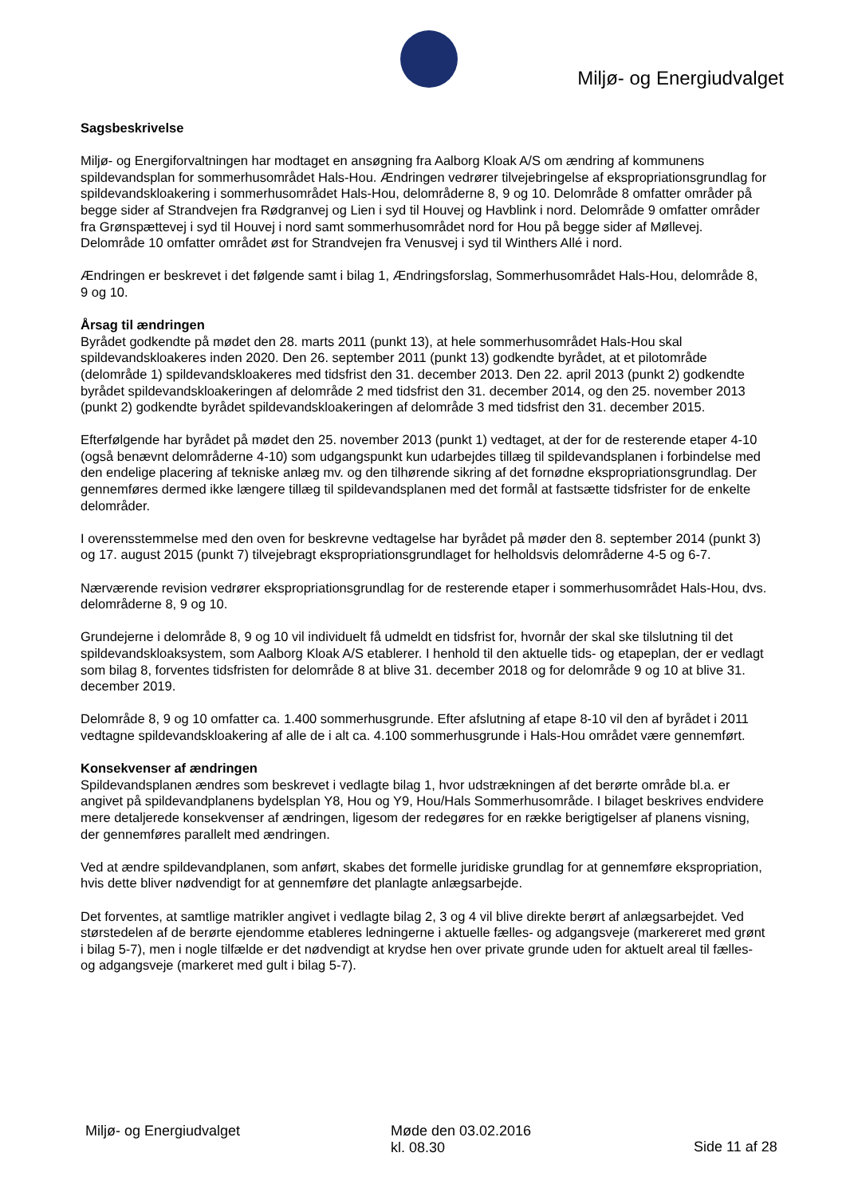Miljø- og Energiudvalget
Sagsbeskrivelse
Miljø- og Energiforvaltningen har modtaget en ansøgning fra Aalborg Kloak A/S om ændring af kommunens spildevandsplan for sommerhusområdet Hals-Hou. Ændringen vedrører tilvejebringelse af ekspropriationsgrundlag for spildevandskloakering i sommerhusområdet Hals-Hou, delområderne 8, 9 og 10. Delområde 8 omfatter områder på begge sider af Strandvejen fra Rødgranvej og Lien i syd til Houvej og Havblink i nord. Delområde 9 omfatter områder fra Grønspættevej i syd til Houvej i nord samt sommerhusområdet nord for Hou på begge sider af Møllevej. Delområde 10 omfatter området øst for Strandvejen fra Venusvej i syd til Winthers Allé i nord.
Ændringen er beskrevet i det følgende samt i bilag 1, Ændringsforslag, Sommerhusområdet Hals-Hou, delområde 8, 9 og 10.
Årsag til ændringen
Byrådet godkendte på mødet den 28. marts 2011 (punkt 13), at hele sommerhusområdet Hals-Hou skal spildevandskloakeres inden 2020. Den 26. september 2011 (punkt 13) godkendte byrådet, at et pilotområde (delområde 1) spildevandskloakeres med tidsfrist den 31. december 2013. Den 22. april 2013 (punkt 2) godkendte byrådet spildevandskloakeringen af delområde 2 med tidsfrist den 31. december 2014, og den 25. november 2013 (punkt 2) godkendte byrådet spildevandskloakeringen af delområde 3 med tidsfrist den 31. december 2015.
Efterfølgende har byrådet på mødet den 25. november 2013 (punkt 1) vedtaget, at der for de resterende etaper 4-10 (også benævnt delområderne 4-10) som udgangspunkt kun udarbejdes tillæg til spildevandsplanen i forbindelse med den endelige placering af tekniske anlæg mv. og den tilhørende sikring af det fornødne ekspropriationsgrundlag. Der gennemføres dermed ikke længere tillæg til spildevandsplanen med det formål at fastsætte tidsfrister for de enkelte delområder.
I overensstemmelse med den oven for beskrevne vedtagelse har byrådet på møder den 8. september 2014 (punkt 3) og 17. august 2015 (punkt 7) tilvejebragt ekspropriationsgrundlaget for helholdsvis delområderne 4-5 og 6-7.
Nærværende revision vedrører ekspropriationsgrundlag for de resterende etaper i sommerhusområdet Hals-Hou, dvs. delområderne 8, 9 og 10.
Grundejerne i delområde 8, 9 og 10 vil individuelt få udmeldt en tidsfrist for, hvornår der skal ske tilslutning til det spildevandskloaksystem, som Aalborg Kloak A/S etablerer. I henhold til den aktuelle tids- og etapeplan, der er vedlagt som bilag 8, forventes tidsfristen for delområde 8 at blive 31. december 2018 og for delområde 9 og 10 at blive 31. december 2019.
Delområde 8, 9 og 10 omfatter ca. 1.400 sommerhusgrunde. Efter afslutning af etape 8-10 vil den af byrådet i 2011 vedtagne spildevandskloakering af alle de i alt ca. 4.100 sommerhusgrunde i Hals-Hou området være gennemført.
Konsekvenser af ændringen
Spildevandsplanen ændres som beskrevet i vedlagte bilag 1, hvor udstrækningen af det berørte område bl.a. er angivet på spildevandplanens bydelsplan Y8, Hou og Y9, Hou/Hals Sommerhusområde. I bilaget beskrives endvidere mere detaljerede konsekvenser af ændringen, ligesom der redegøres for en række berigtigelser af planens visning, der gennemføres parallelt med ændringen.
Ved at ændre spildevandplanen, som anført, skabes det formelle juridiske grundlag for at gennemføre ekspropriation, hvis dette bliver nødvendigt for at gennemføre det planlagte anlægsarbejde.
Det forventes, at samtlige matrikler angivet i vedlagte bilag 2, 3 og 4 vil blive direkte berørt af anlægsarbejdet. Ved størstedelen af de berørte ejendomme etableres ledningerne i aktuelle fælles- og adgangsveje (markereret med grønt i bilag 5-7), men i nogle tilfælde er det nødvendigt at krydse hen over private grunde uden for aktuelt areal til fælles- og adgangsveje (markeret med gult i bilag 5-7).
Miljø- og Energiudvalget Møde den 03.02.2016
kl. 08.30
Side 11 af 28